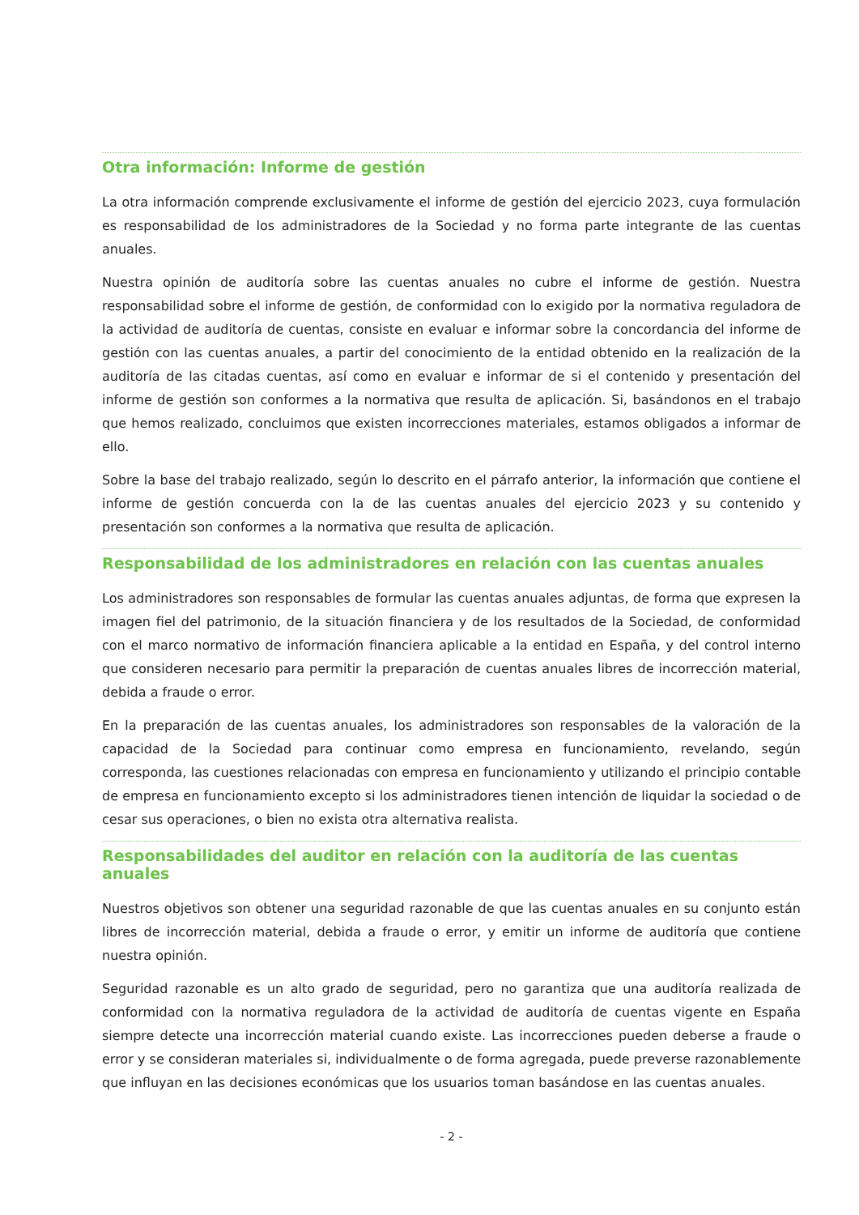Otra información: Informe de gestión
La otra información comprende exclusivamente el informe de gestión del ejercicio 2023, cuya formulación es responsabilidad de los administradores de la Sociedad y no forma parte integrante de las cuentas anuales.
Nuestra opinión de auditoría sobre las cuentas anuales no cubre el informe de gestión. Nuestra responsabilidad sobre el informe de gestión, de conformidad con lo exigido por la normativa reguladora de la actividad de auditoría de cuentas, consiste en evaluar e informar sobre la concordancia del informe de gestión con las cuentas anuales, a partir del conocimiento de la entidad obtenido en la realización de la auditoría de las citadas cuentas, así como en evaluar e informar de si el contenido y presentación del informe de gestión son conformes a la normativa que resulta de aplicación. Si, basándonos en el trabajo que hemos realizado, concluimos que existen incorrecciones materiales, estamos obligados a informar de ello.
Sobre la base del trabajo realizado, según lo descrito en el párrafo anterior, la información que contiene el informe de gestión concuerda con la de las cuentas anuales del ejercicio 2023 y su contenido y presentación son conformes a la normativa que resulta de aplicación.
Responsabilidad de los administradores en relación con las cuentas anuales
Los administradores son responsables de formular las cuentas anuales adjuntas, de forma que expresen la imagen fiel del patrimonio, de la situación financiera y de los resultados de la Sociedad, de conformidad con el marco normativo de información financiera aplicable a la entidad en España, y del control interno que consideren necesario para permitir la preparación de cuentas anuales libres de incorrección material, debida a fraude o error.
En la preparación de las cuentas anuales, los administradores son responsables de la valoración de la capacidad de la Sociedad para continuar como empresa en funcionamiento, revelando, según corresponda, las cuestiones relacionadas con empresa en funcionamiento y utilizando el principio contable de empresa en funcionamiento excepto si los administradores tienen intención de liquidar la sociedad o de cesar sus operaciones, o bien no exista otra alternativa realista.
Responsabilidades del auditor en relación con la auditoría de las cuentas anuales
Nuestros objetivos son obtener una seguridad razonable de que las cuentas anuales en su conjunto están libres de incorrección material, debida a fraude o error, y emitir un informe de auditoría que contiene nuestra opinión.
Seguridad razonable es un alto grado de seguridad, pero no garantiza que una auditoría realizada de conformidad con la normativa reguladora de la actividad de auditoría de cuentas vigente en España siempre detecte una incorrección material cuando existe. Las incorrecciones pueden deberse a fraude o error y se consideran materiales si, individualmente o de forma agregada, puede preverse razonablemente que influyan en las decisiones económicas que los usuarios toman basándose en las cuentas anuales.
- 2 -